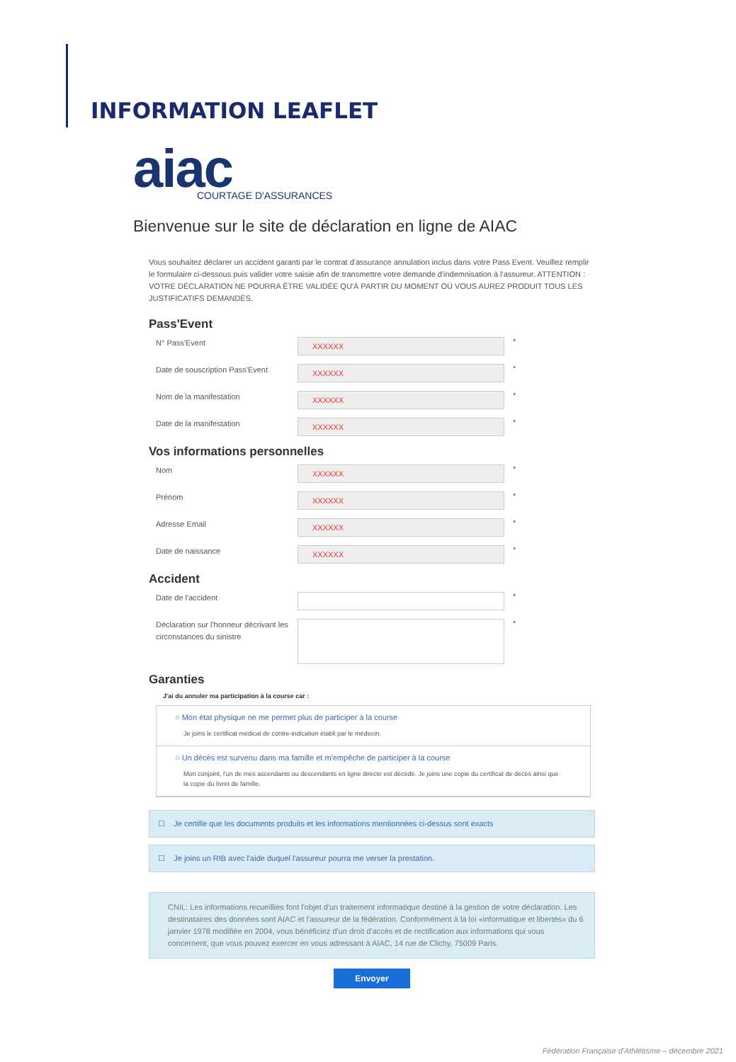INFORMATION LEAFLET
aiac
COURTAGE D'ASSURANCES
Bienvenue sur le site de déclaration en ligne de AIAC
Vous souhaitez déclarer un accident garanti par le contrat d'assurance annulation inclus dans votre Pass Event. Veuillez remplir le formulaire ci-dessous puis valider votre saisie afin de transmettre votre demande d'indemnisation à l'assureur. ATTENTION : VOTRE DÉCLARATION NE POURRA ÊTRE VALIDÉE QU'À PARTIR DU MOMENT OÙ VOUS AUREZ PRODUIT TOUS LES JUSTIFICATIFS DEMANDÉS.
Pass'Event
N° Pass'Event
XXXXXX
*
Date de souscription Pass'Event
XXXXXX
*
Nom de la manifestation
XXXXXX
*
Date de la manifestation
XXXXXX
*
Vos informations personnelles
Nom
XXXXXX
*
Prénom
XXXXXX
*
Adresse Email
XXXXXX
*
Date de naissance
XXXXXX
*
Accident
Date de l'accident
*
Déclaration sur l'honneur décrivant les circonstances du sinistre
*
Garanties
J'ai du annuler ma participation à la course car :
○ Mon état physique ne me permet plus de participer à la course
Je joins le certificat médical de contre-indication établi par le médecin.
○ Un décès est survenu dans ma famille et m'empêche de participer à la course
Mon conjoint, l'un de mes ascendants ou descendants en ligne directe est décédé. Je joins une copie du certificat de décès ainsi que la copie du livret de famille.
☐ Je certifie que les documents produits et les informations mentionnées ci-dessus sont exacts
☐ Je joins un RIB avec l'aide duquel l'assureur pourra me verser la prestation.
CNIL: Les informations recueillies font l'objet d'un traitement informatique destiné à la gestion de votre déclaration. Les destinataires des données sont AIAC et l'assureur de la fédération. Conformément à la loi «informatique et libertés» du 6 janvier 1978 modifiée en 2004, vous bénéficiez d'un droit d'accès et de rectification aux informations qui vous concernent, que vous pouvez exercer en vous adressant à AIAC, 14 rue de Clichy, 75009 Paris.
Envoyer
Fédération Française d'Athlétisme – décembre 2021